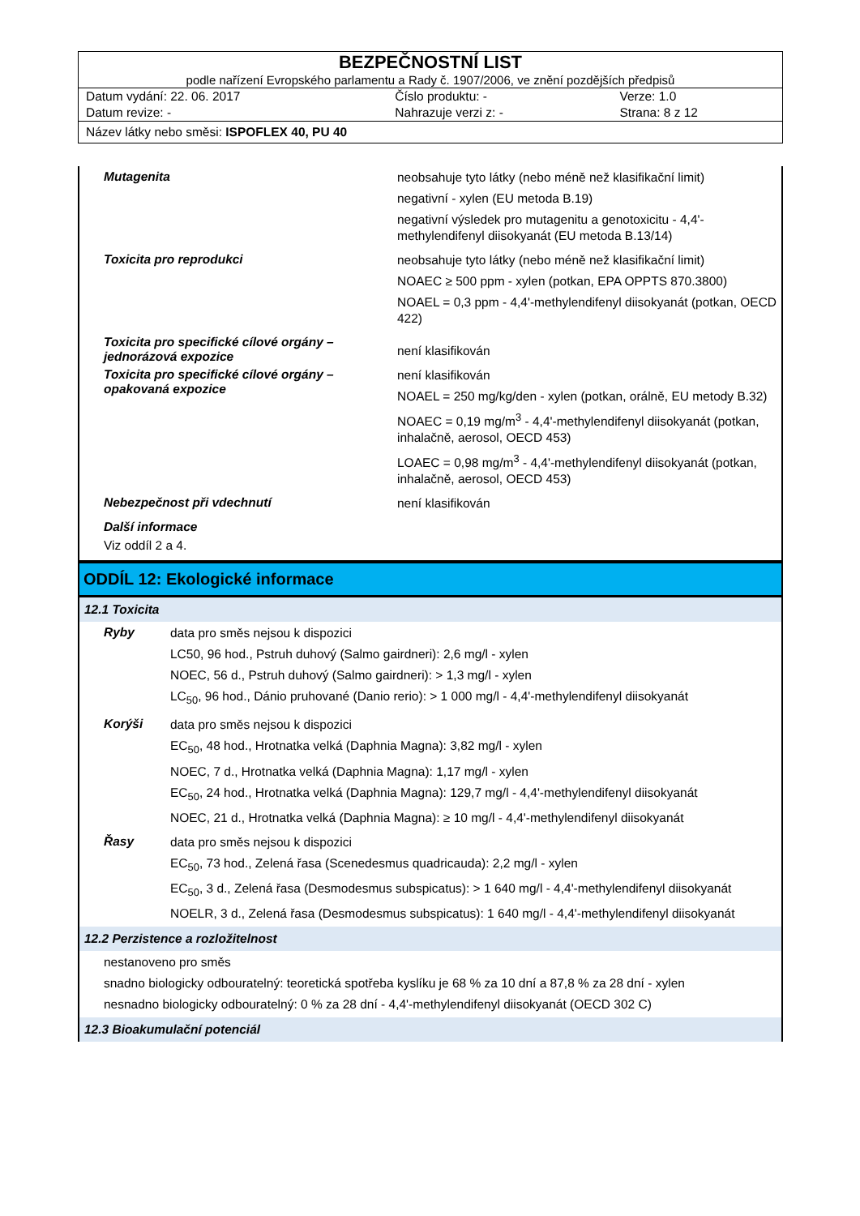BEZPEČNOSTNÍ LIST
podle nařízení Evropského parlamentu a Rady č. 1907/2006, ve znění pozdějších předpisů
| Datum vydání: 22. 06. 2017 | Číslo produktu: - | Verze: 1.0 |
| Datum revize: - | Nahrazuje verzi z: - | Strana: 8 z 12 |
Název látky nebo směsi: ISPOFLEX 40, PU 40
Mutagenita
neobsahuje tyto látky (nebo méně než klasifikační limit)
negativní - xylen (EU metoda B.19)
negativní výsledek pro mutagenitu a genotoxicitu - 4,4'-methylendifenyl diisokyanát (EU metoda B.13/14)
Toxicita pro reprodukci
neobsahuje tyto látky (nebo méně než klasifikační limit)
NOAEC ≥ 500 ppm - xylen (potkan, EPA OPPTS 870.3800)
NOAEL = 0,3 ppm - 4,4'-methylendifenyl diisokyanát (potkan, OECD 422)
Toxicita pro specifické cílové orgány – jednorázová expozice
není klasifikován
Toxicita pro specifické cílové orgány – opakovaná expozice
není klasifikován
NOAEL = 250 mg/kg/den - xylen (potkan, orálně, EU metody B.32)
NOAEC = 0,19 mg/m<sup>3</sup> - 4,4'-methylendifenyl diisokyanát (potkan, inhalačně, aerosol, OECD 453)
LOAEC = 0,98 mg/m<sup>3</sup> - 4,4'-methylendifenyl diisokyanát (potkan, inhalačně, aerosol, OECD 453)
Nebezpečnost při vdechnutí
není klasifikován
Další informace
Viz oddíl 2 a 4.
ODDÍL 12: Ekologické informace
12.1 Toxicita
Ryby
data pro směs nejsou k dispozici
LC50, 96 hod., Pstruh duhový (Salmo gairdneri): 2,6 mg/l - xylen
NOEC, 56 d., Pstruh duhový (Salmo gairdneri): > 1,3 mg/l - xylen
LC<sub>50</sub>, 96 hod., Dánio pruhované (Danio rerio): > 1 000 mg/l - 4,4'-methylendifenyl diisokyanát
Korýši
data pro směs nejsou k dispozici
EC<sub>50</sub>, 48 hod., Hrotnatka velká (Daphnia Magna): 3,82 mg/l - xylen
NOEC, 7 d., Hrotnatka velká (Daphnia Magna): 1,17 mg/l - xylen
EC<sub>50</sub>, 24 hod., Hrotnatka velká (Daphnia Magna): 129,7 mg/l - 4,4'-methylendifenyl diisokyanát
NOEC, 21 d., Hrotnatka velká (Daphnia Magna): ≥ 10 mg/l - 4,4'-methylendifenyl diisokyanát
Řasy
data pro směs nejsou k dispozici
EC<sub>50</sub>, 73 hod., Zelená řasa (Scenedesmus quadricauda): 2,2 mg/l - xylen
EC<sub>50</sub>, 3 d., Zelená řasa (Desmodesmus subspicatus): > 1 640 mg/l - 4,4'-methylendifenyl diisokyanát
NOELR, 3 d., Zelená řasa (Desmodesmus subspicatus): 1 640 mg/l - 4,4'-methylendifenyl diisokyanát
12.2 Perzistence a rozložitelnost
nestanoveno pro směs
snadno biologicky odbouratelný: teoretická spotřeba kyslíku je 68 % za 10 dní a 87,8 % za 28 dní - xylen
nesnadno biologicky odbouratelný: 0 % za 28 dní - 4,4'-methylendifenyl diisokyanát (OECD 302 C)
12.3 Bioakumulační potenciál